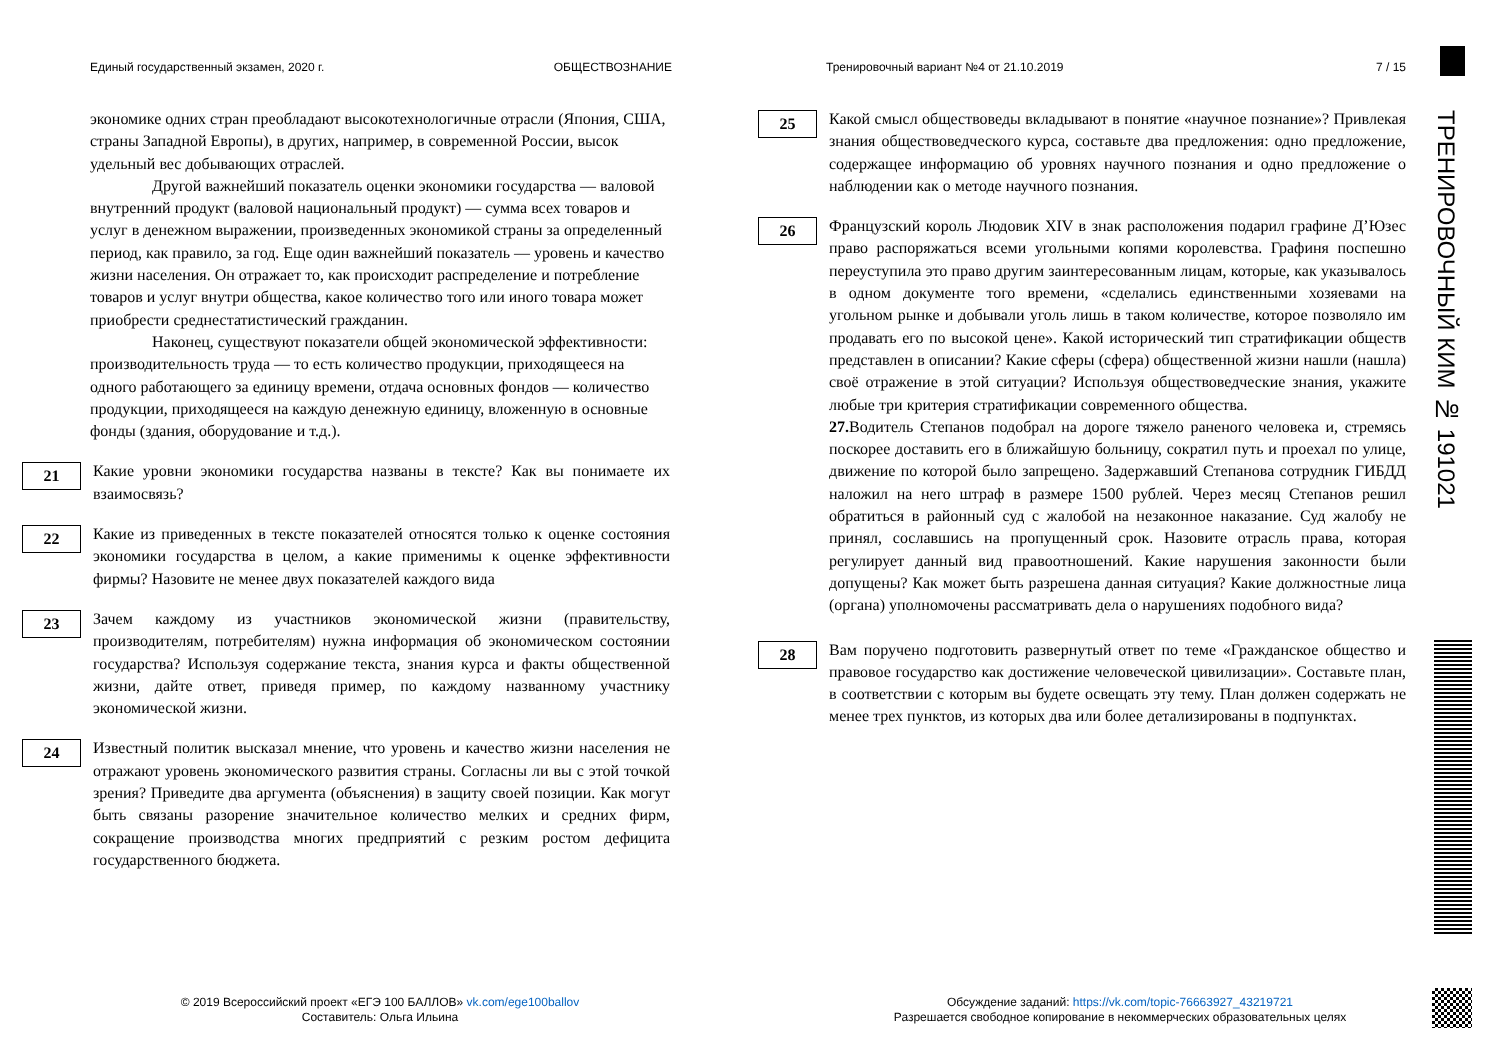Единый государственный экзамен, 2020 г. ОБЩЕСТВОЗНАНИЕ Тренировочный вариант №4 от 21.10.2019 7 / 15
экономике одних стран преобладают высокотехнологичные отрасли (Япония, США, страны Западной Европы), в других, например, в современной России, высок удельный вес добывающих отраслей.
Другой важнейший показатель оценки экономики государства — валовой внутренний продукт (валовой национальный продукт) — сумма всех товаров и услуг в денежном выражении, произведенных экономикой страны за определенный период, как правило, за год. Еще один важнейший показатель — уровень и качество жизни населения. Он отражает то, как происходит распределение и потребление товаров и услуг внутри общества, какое количество того или иного товара может приобрести среднестатистический гражданин.
Наконец, существуют показатели общей экономической эффективности: производительность труда — то есть количество продукции, приходящееся на одного работающего за единицу времени, отдача основных фондов — количество продукции, приходящееся на каждую денежную единицу, вложенную в основные фонды (здания, оборудование и т.д.).
21
Какие уровни экономики государства названы в тексте? Как вы понимаете их взаимосвязь?
22
Какие из приведенных в тексте показателей относятся только к оценке состояния экономики государства в целом, а какие применимы к оценке эффективности фирмы? Назовите не менее двух показателей каждого вида
23
Зачем каждому из участников экономической жизни (правительству, производителям, потребителям) нужна информация об экономическом состоянии государства? Используя содержание текста, знания курса и факты общественной жизни, дайте ответ, приведя пример, по каждому названному участнику экономической жизни.
24
Известный политик высказал мнение, что уровень и качество жизни населения не отражают уровень экономического развития страны. Согласны ли вы с этой точкой зрения? Приведите два аргумента (объяснения) в защиту своей позиции. Как могут быть связаны разорение значительное количество мелких и средних фирм, сокращение производства многих предприятий с резким ростом дефицита государственного бюджета.
25
Какой смысл обществоведы вкладывают в понятие «научное познание»? Привлекая знания обществоведческого курса, составьте два предложения: одно предложение, содержащее информацию об уровнях научного познания и одно предложение о наблюдении как о методе научного познания.
26
Французский король Людовик XIV в знак расположения подарил графине Д’Юзес право распоряжаться всеми угольными копями королевства. Графиня поспешно переуступила это право другим заинтересованным лицам, которые, как указывалось в одном документе того времени, «сделались единственными хозяевами на угольном рынке и добывали уголь лишь в таком количестве, которое позволяло им продавать его по высокой цене». Какой исторический тип стратификации обществ представлен в описании? Какие сферы (сфера) общественной жизни нашли (нашла) своё отражение в этой ситуации? Используя обществоведческие знания, укажите любые три критерия стратификации современного общества.
27. Водитель Степанов подобрал на дороге тяжело раненого человека и, стремясь поскорее доставить его в ближайшую больницу, сократил путь и проехал по улице, движение по которой было запрещено. Задержавший Степанова сотрудник ГИБДД наложил на него штраф в размере 1500 рублей. Через месяц Степанов решил обратиться в районный суд с жалобой на незаконное наказание. Суд жалобу не принял, сославшись на пропущенный срок. Назовите отрасль права, которая регулирует данный вид правоотношений. Какие нарушения законности были допущены? Как может быть разрешена данная ситуация? Какие должностные лица (органа) уполномочены рассматривать дела о нарушениях подобного вида?
28
Вам поручено подготовить развернутый ответ по теме «Гражданское общество и правовое государство как достижение человеческой цивилизации». Составьте план, в соответствии с которым вы будете освещать эту тему. План должен содержать не менее трех пунктов, из которых два или более детализированы в подпунктах.
ТРЕНИРОВОЧНЫЙ КИМ № 191021
© 2019 Всероссийский проект «ЕГЭ 100 БАЛЛОВ» vk.com/ege100ballov
Составитель: Ольга Ильина
Обсуждение заданий: https://vk.com/topic-76663927_43219721
Разрешается свободное копирование в некоммерческих образовательных целях